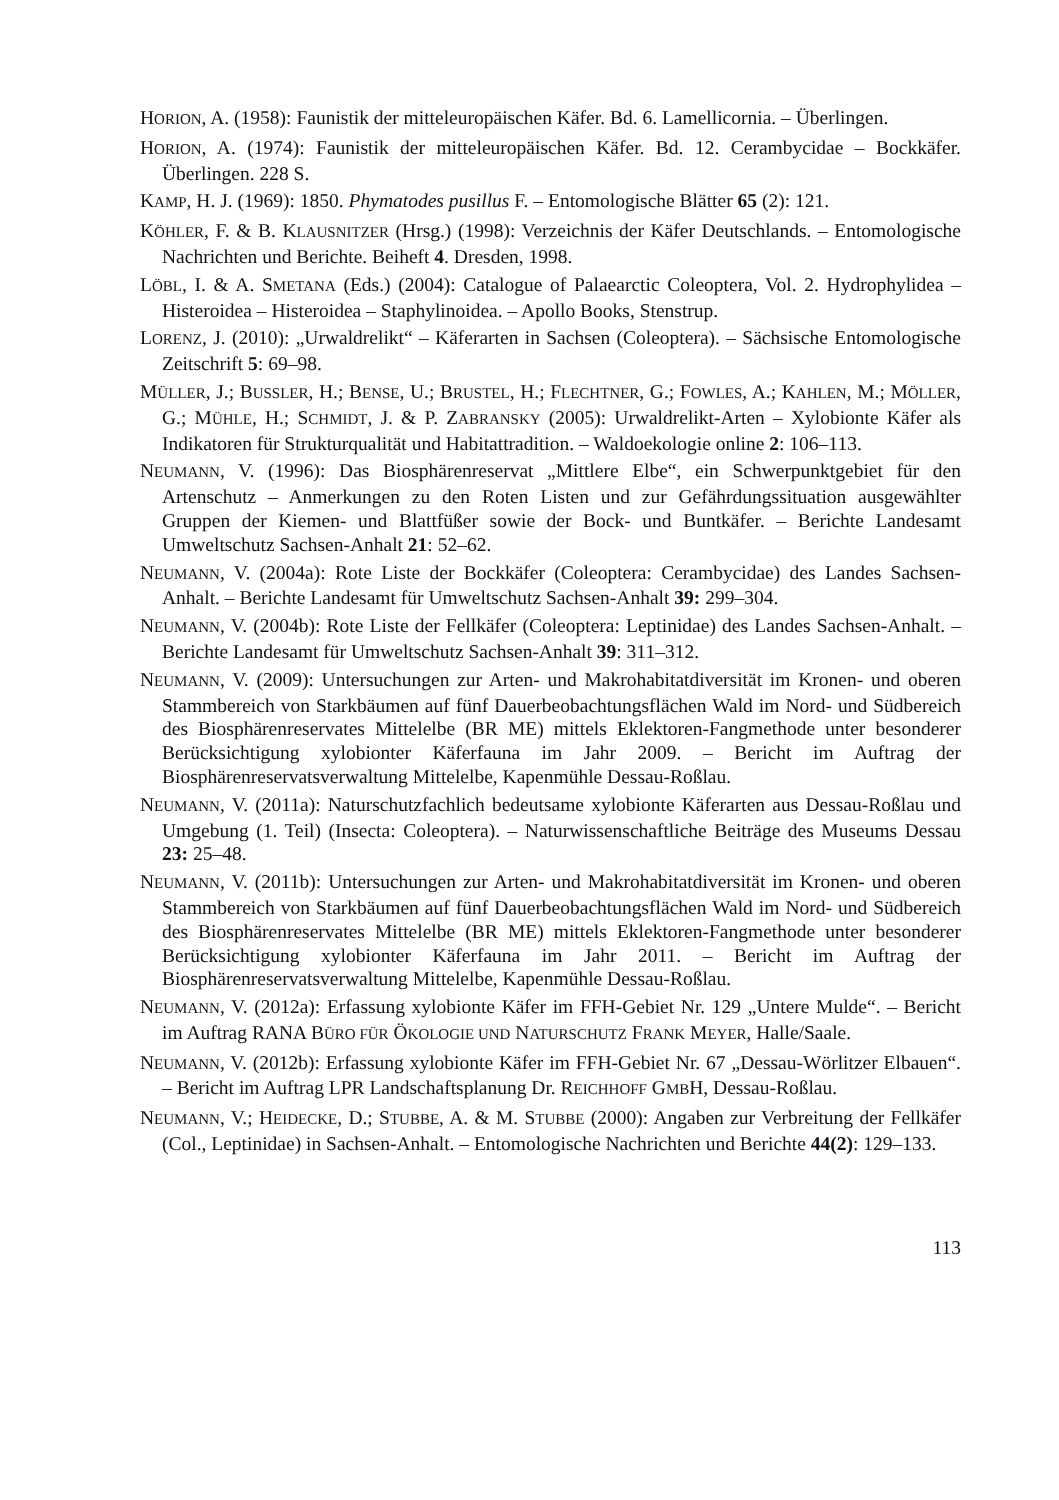HORION, A. (1958): Faunistik der mitteleuropäischen Käfer. Bd. 6. Lamellicornia. – Überlingen.
HORION, A. (1974): Faunistik der mitteleuropäischen Käfer. Bd. 12. Cerambycidae – Bockkäfer. Überlingen. 228 S.
KAMP, H. J. (1969): 1850. Phymatodes pusillus F. – Entomologische Blätter 65 (2): 121.
KÖHLER, F. & B. KLAUSNITZER (Hrsg.) (1998): Verzeichnis der Käfer Deutschlands. – Entomologische Nachrichten und Berichte. Beiheft 4. Dresden, 1998.
LÖBL, I. & A. SMETANA (Eds.) (2004): Catalogue of Palaearctic Coleoptera, Vol. 2. Hydrophylidea – Histeroidea – Histeroidea – Staphylinoidea. – Apollo Books, Stenstrup.
LORENZ, J. (2010): „Urwaldrelikt“ – Käferarten in Sachsen (Coleoptera). – Sächsische Entomologische Zeitschrift 5: 69–98.
MÜLLER, J.; BUSSLER, H.; BENSE, U.; BRUSTEL, H.; FLECHTNER, G.; FOWLES, A.; KAHLEN, M.; MÖLLER, G.; MÜHLE, H.; SCHMIDT, J. & P. ZABRANSKY (2005): Urwaldrelikt-Arten – Xylobionte Käfer als Indikatoren für Strukturqualität und Habitattradition. – Waldoekologie online 2: 106–113.
NEUMANN, V. (1996): Das Biosphärenreservat „Mittlere Elbe“, ein Schwerpunktgebiet für den Artenschutz – Anmerkungen zu den Roten Listen und zur Gefährdungssituation ausgewählter Gruppen der Kiemen- und Blattfüßer sowie der Bock- und Buntkäfer. – Berichte Landesamt Umweltschutz Sachsen-Anhalt 21: 52–62.
NEUMANN, V. (2004a): Rote Liste der Bockkäfer (Coleoptera: Cerambycidae) des Landes Sachsen-Anhalt. – Berichte Landesamt für Umweltschutz Sachsen-Anhalt 39: 299–304.
NEUMANN, V. (2004b): Rote Liste der Fellkäfer (Coleoptera: Leptinidae) des Landes Sachsen-Anhalt. – Berichte Landesamt für Umweltschutz Sachsen-Anhalt 39: 311–312.
NEUMANN, V. (2009): Untersuchungen zur Arten- und Makrohabitatdiversität im Kronen- und oberen Stammbereich von Starkbäumen auf fünf Dauerbeobachtungsflächen Wald im Nord- und Südbereich des Biosphärenreservates Mittelelbe (BR ME) mittels Eklektoren-Fangmethode unter besonderer Berücksichtigung xylobionter Käferfauna im Jahr 2009. – Bericht im Auftrag der Biosphärenreservatsverwaltung Mittelelbe, Kapenmühle Dessau-Roßlau.
NEUMANN, V. (2011a): Naturschutzfachlich bedeutsame xylobionte Käferarten aus Dessau-Roßlau und Umgebung (1. Teil) (Insecta: Coleoptera). – Naturwissenschaftliche Beiträge des Museums Dessau 23: 25–48.
NEUMANN, V. (2011b): Untersuchungen zur Arten- und Makrohabitatdiversität im Kronen- und oberen Stammbereich von Starkbäumen auf fünf Dauerbeobachtungsflächen Wald im Nord- und Südbereich des Biosphärenreservates Mittelelbe (BR ME) mittels Eklektoren-Fangmethode unter besonderer Berücksichtigung xylobionter Käferfauna im Jahr 2011. – Bericht im Auftrag der Biosphärenreservatsverwaltung Mittelelbe, Kapenmühle Dessau-Roßlau.
NEUMANN, V. (2012a): Erfassung xylobionte Käfer im FFH-Gebiet Nr. 129 „Untere Mulde“. – Bericht im Auftrag RANA BÜRO FÜR ÖKOLOGIE UND NATURSCHUTZ FRANK MEYER, Halle/Saale.
NEUMANN, V. (2012b): Erfassung xylobionte Käfer im FFH-Gebiet Nr. 67 „Dessau-Wörlitzer Elbauen“. – Bericht im Auftrag LPR Landschaftsplanung Dr. REICHHOFF GMBH, Dessau-Roßlau.
NEUMANN, V.; HEIDECKE, D.; STUBBE, A. & M. STUBBE (2000): Angaben zur Verbreitung der Fellkäfer (Col., Leptinidae) in Sachsen-Anhalt. – Entomologische Nachrichten und Berichte 44(2): 129–133.
113